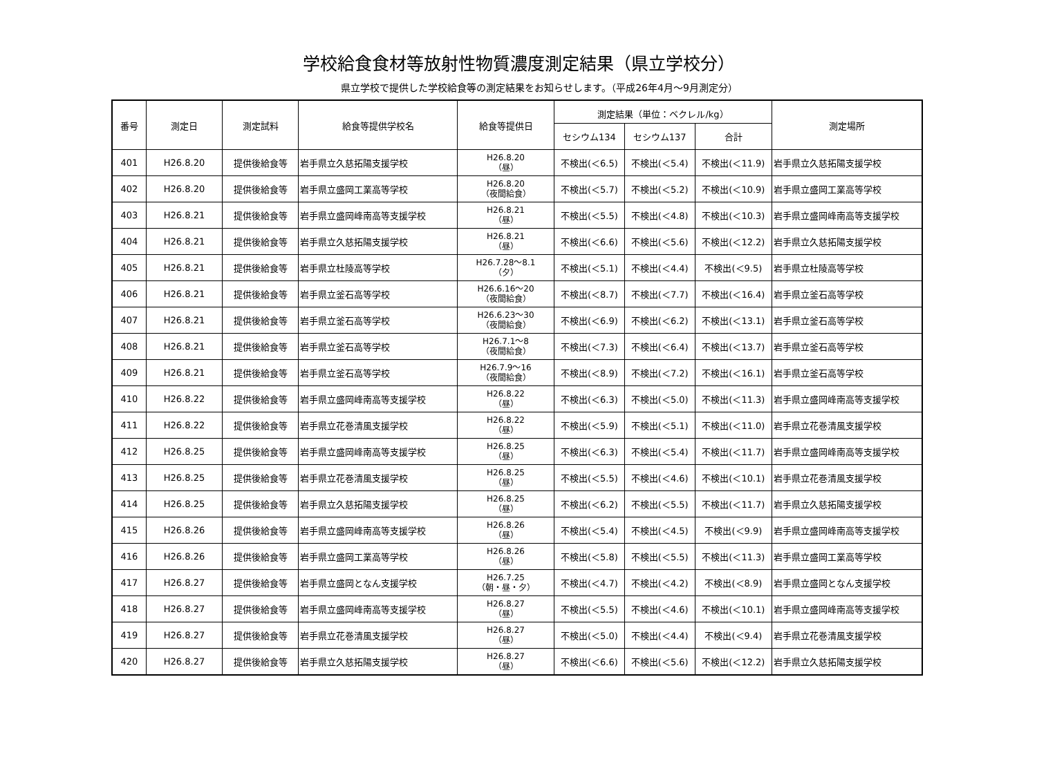学校給食食材等放射性物質濃度測定結果（県立学校分）
県立学校で提供した学校給食等の測定結果をお知らせします。（平成26年4月～9月測定分）
| 番号 | 測定日 | 測定試料 | 給食等提供学校名 | 給食等提供日 | 測定結果（単位：ベクレル/kg） | | | 測定場所 |
| --- | --- | --- | --- | --- | --- | --- | --- | --- |
| | | | | | セシウム134 | セシウム137 | 合計 | |
| 401 | H26.8.20 | 提供後給食等 | 岩手県立久慈拓陽支援学校 | H26.8.20 （昼） | 不検出(＜6.5) | 不検出(＜5.4) | 不検出(＜11.9) | 岩手県立久慈拓陽支援学校 |
| 402 | H26.8.20 | 提供後給食等 | 岩手県立盛岡工業高等学校 | H26.8.20 （夜間給食） | 不検出(＜5.7) | 不検出(＜5.2) | 不検出(＜10.9) | 岩手県立盛岡工業高等学校 |
| 403 | H26.8.21 | 提供後給食等 | 岩手県立盛岡峰南高等支援学校 | H26.8.21 （昼） | 不検出(＜5.5) | 不検出(＜4.8) | 不検出(＜10.3) | 岩手県立盛岡峰南高等支援学校 |
| 404 | H26.8.21 | 提供後給食等 | 岩手県立久慈拓陽支援学校 | H26.8.21 （昼） | 不検出(＜6.6) | 不検出(＜5.6) | 不検出(＜12.2) | 岩手県立久慈拓陽支援学校 |
| 405 | H26.8.21 | 提供後給食等 | 岩手県立杜陵高等学校 | H26.7.28～8.1 （夕） | 不検出(＜5.1) | 不検出(＜4.4) | 不検出(＜9.5) | 岩手県立杜陵高等学校 |
| 406 | H26.8.21 | 提供後給食等 | 岩手県立釜石高等学校 | H26.6.16～20 （夜間給食） | 不検出(＜8.7) | 不検出(＜7.7) | 不検出(＜16.4) | 岩手県立釜石高等学校 |
| 407 | H26.8.21 | 提供後給食等 | 岩手県立釜石高等学校 | H26.6.23～30 （夜間給食） | 不検出(＜6.9) | 不検出(＜6.2) | 不検出(＜13.1) | 岩手県立釜石高等学校 |
| 408 | H26.8.21 | 提供後給食等 | 岩手県立釜石高等学校 | H26.7.1～8 （夜間給食） | 不検出(＜7.3) | 不検出(＜6.4) | 不検出(＜13.7) | 岩手県立釜石高等学校 |
| 409 | H26.8.21 | 提供後給食等 | 岩手県立釜石高等学校 | H26.7.9～16 （夜間給食） | 不検出(＜8.9) | 不検出(＜7.2) | 不検出(＜16.1) | 岩手県立釜石高等学校 |
| 410 | H26.8.22 | 提供後給食等 | 岩手県立盛岡峰南高等支援学校 | H26.8.22 （昼） | 不検出(＜6.3) | 不検出(＜5.0) | 不検出(＜11.3) | 岩手県立盛岡峰南高等支援学校 |
| 411 | H26.8.22 | 提供後給食等 | 岩手県立花巻清風支援学校 | H26.8.22 （昼） | 不検出(＜5.9) | 不検出(＜5.1) | 不検出(＜11.0) | 岩手県立花巻清風支援学校 |
| 412 | H26.8.25 | 提供後給食等 | 岩手県立盛岡峰南高等支援学校 | H26.8.25 （昼） | 不検出(＜6.3) | 不検出(＜5.4) | 不検出(＜11.7) | 岩手県立盛岡峰南高等支援学校 |
| 413 | H26.8.25 | 提供後給食等 | 岩手県立花巻清風支援学校 | H26.8.25 （昼） | 不検出(＜5.5) | 不検出(＜4.6) | 不検出(＜10.1) | 岩手県立花巻清風支援学校 |
| 414 | H26.8.25 | 提供後給食等 | 岩手県立久慈拓陽支援学校 | H26.8.25 （昼） | 不検出(＜6.2) | 不検出(＜5.5) | 不検出(＜11.7) | 岩手県立久慈拓陽支援学校 |
| 415 | H26.8.26 | 提供後給食等 | 岩手県立盛岡峰南高等支援学校 | H26.8.26 （昼） | 不検出(＜5.4) | 不検出(＜4.5) | 不検出(＜9.9) | 岩手県立盛岡峰南高等支援学校 |
| 416 | H26.8.26 | 提供後給食等 | 岩手県立盛岡工業高等学校 | H26.8.26 （昼） | 不検出(＜5.8) | 不検出(＜5.5) | 不検出(＜11.3) | 岩手県立盛岡工業高等学校 |
| 417 | H26.8.27 | 提供後給食等 | 岩手県立盛岡となん支援学校 | H26.7.25 （朝・昼・夕） | 不検出(＜4.7) | 不検出(＜4.2) | 不検出(＜8.9) | 岩手県立盛岡となん支援学校 |
| 418 | H26.8.27 | 提供後給食等 | 岩手県立盛岡峰南高等支援学校 | H26.8.27 （昼） | 不検出(＜5.5) | 不検出(＜4.6) | 不検出(＜10.1) | 岩手県立盛岡峰南高等支援学校 |
| 419 | H26.8.27 | 提供後給食等 | 岩手県立花巻清風支援学校 | H26.8.27 （昼） | 不検出(＜5.0) | 不検出(＜4.4) | 不検出(＜9.4) | 岩手県立花巻清風支援学校 |
| 420 | H26.8.27 | 提供後給食等 | 岩手県立久慈拓陽支援学校 | H26.8.27 （昼） | 不検出(＜6.6) | 不検出(＜5.6) | 不検出(＜12.2) | 岩手県立久慈拓陽支援学校 |